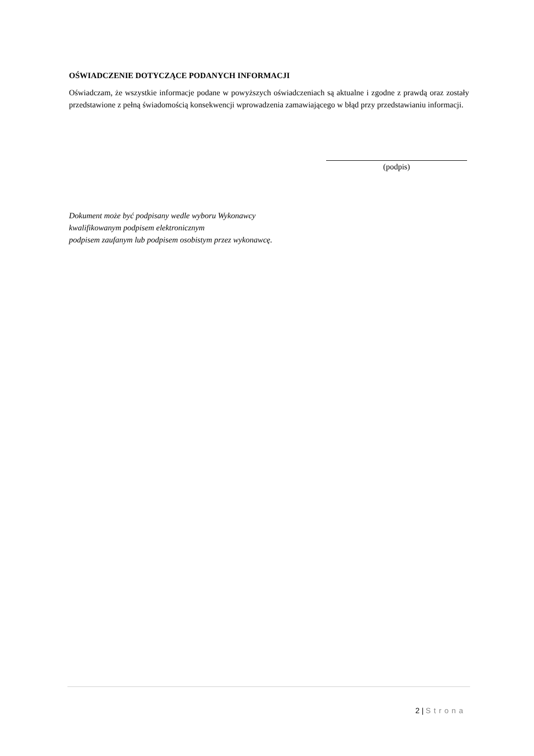OŚWIADCZENIE DOTYCZĄCE PODANYCH INFORMACJI
Oświadczam, że wszystkie informacje podane w powyższych oświadczeniach są aktualne i zgodne z prawdą oraz zostały przedstawione z pełną świadomością konsekwencji wprowadzenia zamawiającego w błąd przy przedstawianiu informacji.
(podpis)
Dokument może być podpisany wedle wyboru Wykonawcy
kwalifikowanym podpisem elektronicznym
podpisem zaufanym lub podpisem osobistym przez wykonawcę.
2 | Strona